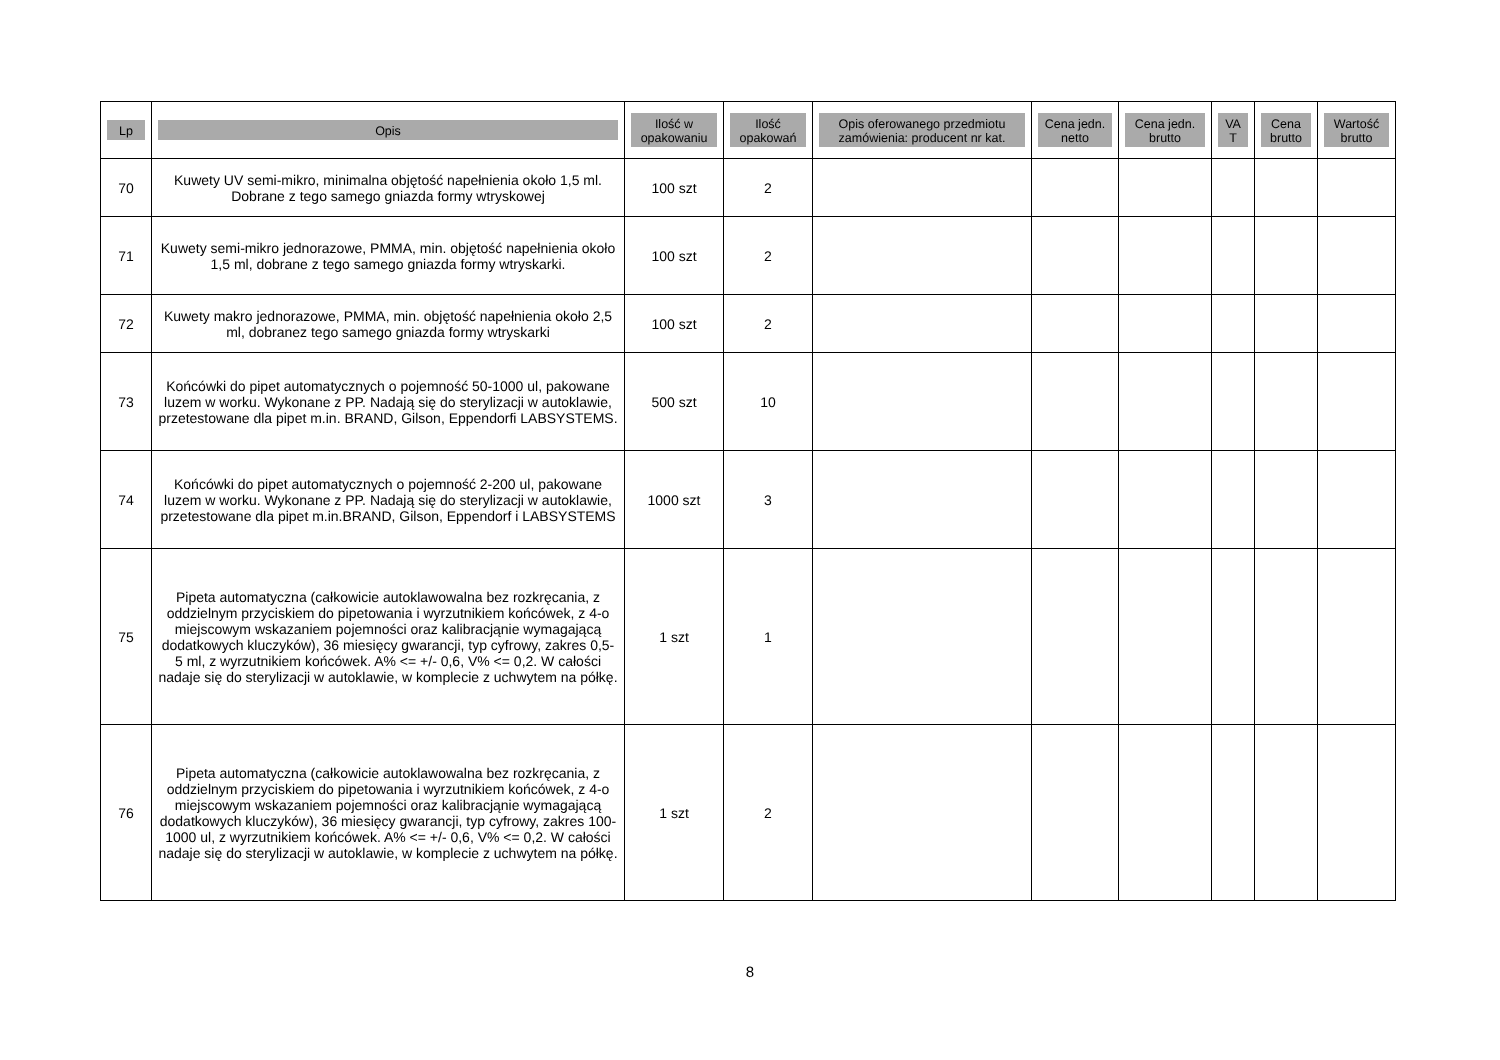| Lp | Opis | Ilość w opakowaniu | Ilość opakowań | Opis oferowanego przedmiotu zamówienia: producent nr kat. | Cena jedn. netto | Cena jedn. brutto | VA T | Cena brutto | Wartość brutto |
| --- | --- | --- | --- | --- | --- | --- | --- | --- | --- |
| 70 | Kuwety UV semi-mikro, minimalna objętość napełnienia około 1,5 ml. Dobrane z tego samego gniazda formy wtryskowej | 100 szt | 2 | | | | | | |
| 71 | Kuwety semi-mikro jednorazowe, PMMA, min. objętość napełnienia około 1,5 ml, dobrane z tego samego gniazda formy wtryskarki. | 100 szt | 2 | | | | | | |
| 72 | Kuwety makro jednorazowe, PMMA, min. objętość napełnienia około 2,5 ml, dobranez tego samego gniazda formy wtryskarki | 100 szt | 2 | | | | | | |
| 73 | Końcówki do pipet automatycznych o pojemność 50-1000 ul, pakowane luzem w worku. Wykonane z PP. Nadają się do sterylizacji w autoklawie, przetestowane dla pipet m.in. BRAND, Gilson, Eppendorfi LABSYSTEMS. | 500 szt | 10 | | | | | | |
| 74 | Końcówki do pipet automatycznych o pojemność 2-200 ul, pakowane luzem w worku. Wykonane z PP. Nadają się do sterylizacji w autoklawie, przetestowane dla pipet m.in.BRAND, Gilson, Eppendorf i LABSYSTEMS | 1000 szt | 3 | | | | | | |
| 75 | Pipeta automatyczna (całkowicie autoklawowalna bez rozkręcania, z oddzielnym przyciskiem do pipetowania i wyrzutnikiem końcówek, z 4-o miejscowym wskazaniem pojemności oraz kalibracjąnie wymagającą dodatkowych kluczyków), 36 miesięcy gwarancji, typ cyfrowy, zakres 0,5-5 ml, z wyrzutnikiem końcówek. A% <= +/- 0,6, V% <= 0,2. W całości nadaje się do sterylizacji w autoklawie, w komplecie z uchwytem na półkę. | 1 szt | 1 | | | | | | |
| 76 | Pipeta automatyczna (całkowicie autoklawowalna bez rozkręcania, z oddzielnym przyciskiem do pipetowania i wyrzutnikiem końcówek, z 4-o miejscowym wskazaniem pojemności oraz kalibracjąnie wymagającą dodatkowych kluczyków), 36 miesięcy gwarancji, typ cyfrowy, zakres 100-1000 ul, z wyrzutnikiem końcówek. A% <= +/- 0,6, V% <= 0,2. W całości nadaje się do sterylizacji w autoklawie, w komplecie z uchwytem na półkę. | 1 szt | 2 | | | | | | |
8